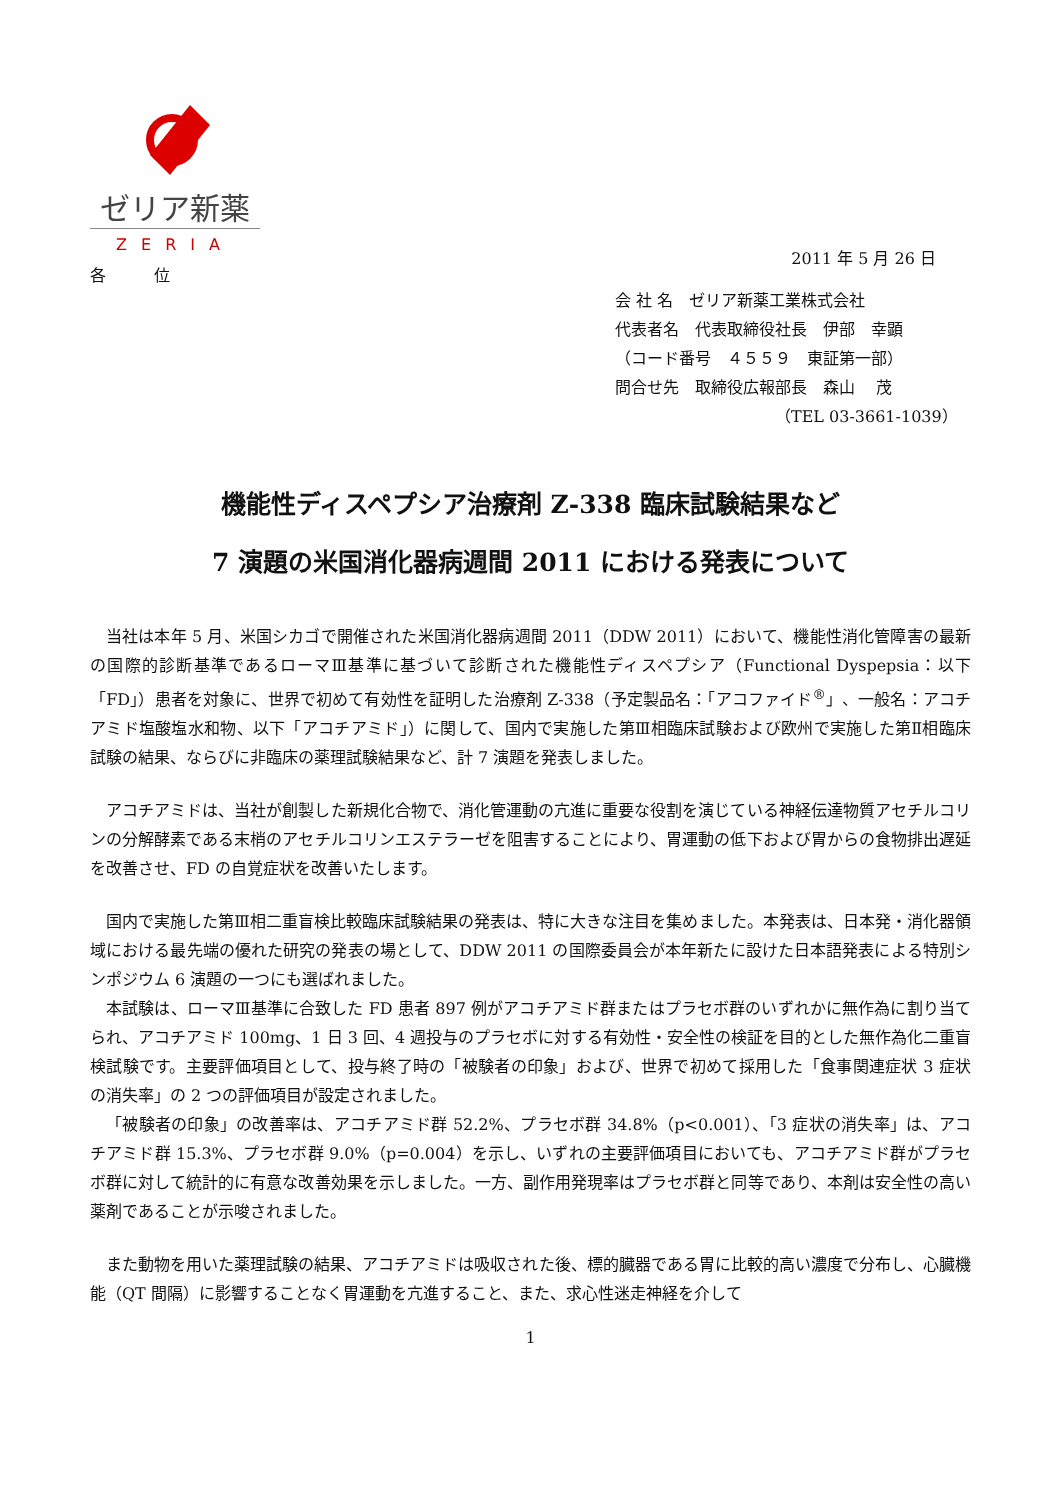ゼリア新薬
ZERIA
2011 年 5 月 26 日
各　　　位
会 社 名　ゼリア新薬工業株式会社
代表者名　代表取締役社長　伊部　幸顕
（コード番号　４５５９　東証第一部）
問合せ先　取締役広報部長　森山　 茂
（TEL 03-3661-1039）
機能性ディスペプシア治療剤 Z-338 臨床試験結果など
7 演題の米国消化器病週間 2011 における発表について
当社は本年 5 月、米国シカゴで開催された米国消化器病週間 2011（DDW 2011）において、機能性消化管障害の最新の国際的診断基準であるローマⅢ基準に基づいて診断された機能性ディスペプシア（Functional Dyspepsia：以下「FD」）患者を対象に、世界で初めて有効性を証明した治療剤 Z-338（予定製品名：「アコファイド<sup>®</sup>」、一般名：アコチアミド塩酸塩水和物、以下「アコチアミド」）に関して、国内で実施した第Ⅲ相臨床試験および欧州で実施した第Ⅱ相臨床試験の結果、ならびに非臨床の薬理試験結果など、計 7 演題を発表しました。
アコチアミドは、当社が創製した新規化合物で、消化管運動の亢進に重要な役割を演じている神経伝達物質アセチルコリンの分解酵素である末梢のアセチルコリンエステラーゼを阻害することにより、胃運動の低下および胃からの食物排出遅延を改善させ、FD の自覚症状を改善いたします。
国内で実施した第Ⅲ相二重盲検比較臨床試験結果の発表は、特に大きな注目を集めました。本発表は、日本発・消化器領域における最先端の優れた研究の発表の場として、DDW 2011 の国際委員会が本年新たに設けた日本語発表による特別シンポジウム 6 演題の一つにも選ばれました。
本試験は、ローマⅢ基準に合致した FD 患者 897 例がアコチアミド群またはプラセボ群のいずれかに無作為に割り当てられ、アコチアミド 100mg、1 日 3 回、4 週投与のプラセボに対する有効性・安全性の検証を目的とした無作為化二重盲検試験です。主要評価項目として、投与終了時の「被験者の印象」および、世界で初めて採用した「食事関連症状 3 症状の消失率」の 2 つの評価項目が設定されました。
「被験者の印象」の改善率は、アコチアミド群 52.2%、プラセボ群 34.8%（p<0.001）、「3 症状の消失率」は、アコチアミド群 15.3%、プラセボ群 9.0%（p=0.004）を示し、いずれの主要評価項目においても、アコチアミド群がプラセボ群に対して統計的に有意な改善効果を示しました。一方、副作用発現率はプラセボ群と同等であり、本剤は安全性の高い薬剤であることが示唆されました。
また動物を用いた薬理試験の結果、アコチアミドは吸収された後、標的臓器である胃に比較的高い濃度で分布し、心臓機能（QT 間隔）に影響することなく胃運動を亢進すること、また、求心性迷走神経を介して
1